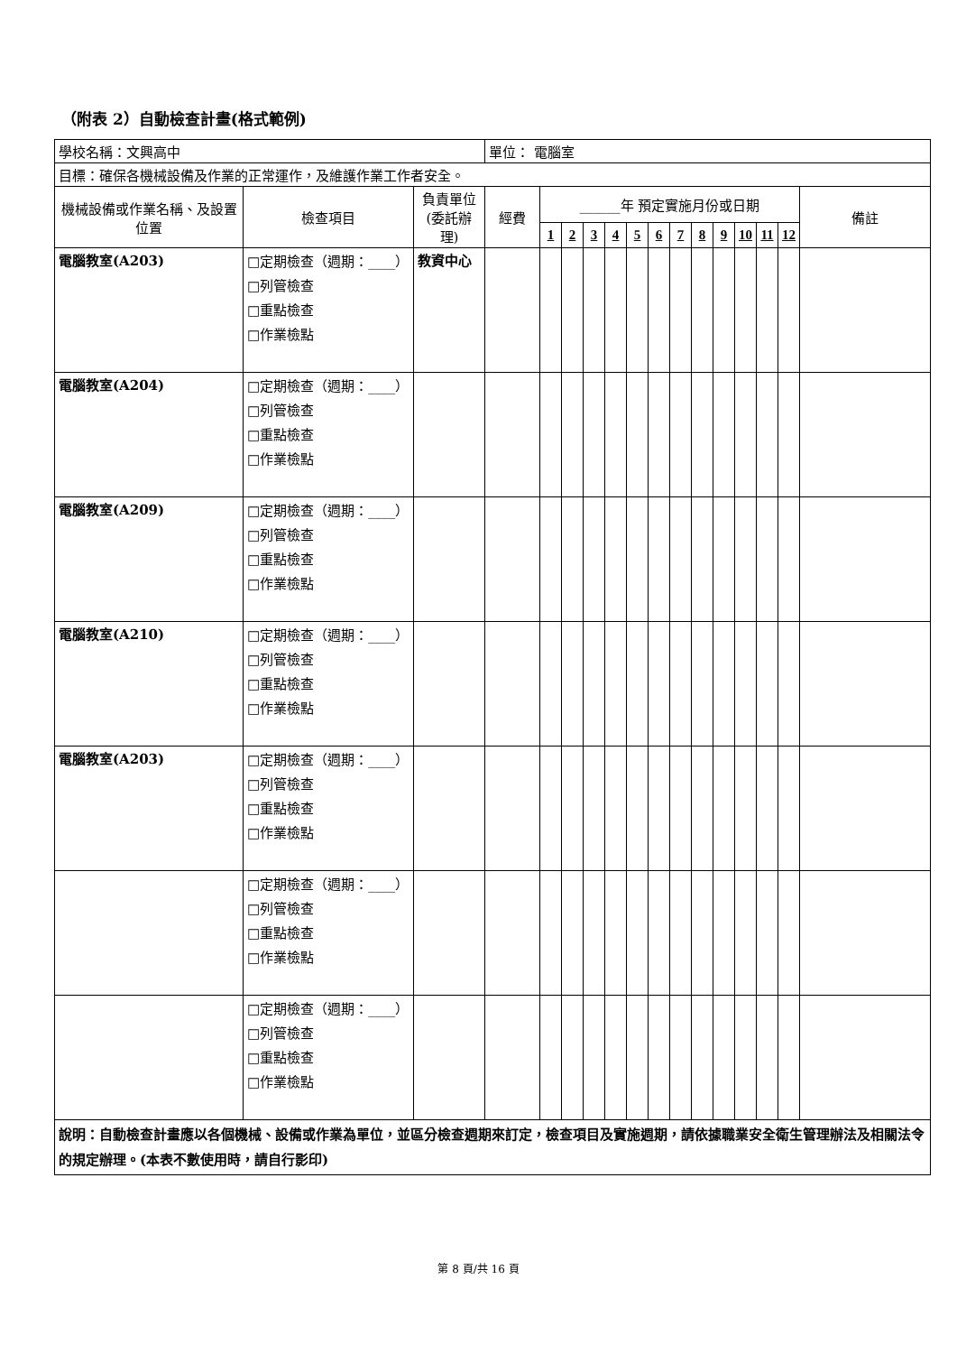（附表 2）自動檢查計畫(格式範例)
| 學校名稱：文興高中 | | | 單位： 電腦室 | | | | | | | | | | | | | |
| 目標：確保各機械設備及作業的正常運作，及維護作業工作者安全。 | | | | | | | | | | | | | | | | |
| 機械設備或作業名稱、及設置位置 | 檢查項目 | 負責單位 (委託辦理) | 經費 | ______年 預定實施月份或日期 | | | | | | | | | | | | 備註 |
| | | | | 1 | 2 | 3 | 4 | 5 | 6 | 7 | 8 | 9 | 10 | 11 | 12 | |
| 電腦教室(A203) | □定期檢查（週期：____）□列管檢查 □重點檢查 □作業檢點 | 教資中心 | | | | | | | | | | | | | | |
| 電腦教室(A204) | □定期檢查（週期：____）□列管檢查 □重點檢查 □作業檢點 | | | | | | | | | | | | | | | |
| 電腦教室(A209) | □定期檢查（週期：____）□列管檢查 □重點檢查 □作業檢點 | | | | | | | | | | | | | | | |
| 電腦教室(A210) | □定期檢查（週期：____）□列管檢查 □重點檢查 □作業檢點 | | | | | | | | | | | | | | | |
| 電腦教室(A203) | □定期檢查（週期：____）□列管檢查 □重點檢查 □作業檢點 | | | | | | | | | | | | | | | |
| | □定期檢查（週期：____）□列管檢查 □重點檢查 □作業檢點 | | | | | | | | | | | | | | | |
| | □定期檢查（週期：____）□列管檢查 □重點檢查 □作業檢點 | | | | | | | | | | | | | | | |
| 說明：自動檢查計畫應以各個機械、設備或作業為單位，並區分檢查週期來訂定，檢查項目及實施週期，請依據職業安全衛生管理辦法及相關法令的規定辦理。(本表不數使用時，請自行影印) | | | | | | | | | | | | | | | | |
第 8 頁/共 16 頁